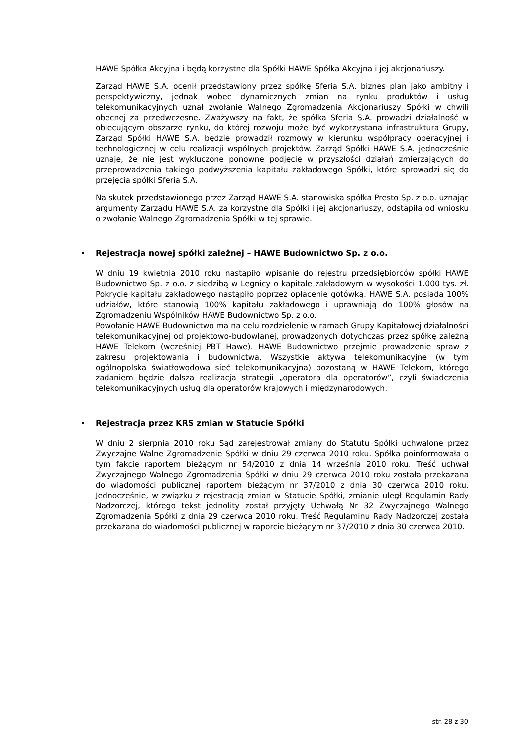HAWE Spółka Akcyjna i będą korzystne dla Spółki HAWE Spółka Akcyjna i jej akcjonariuszy.
Zarząd HAWE S.A. ocenił przedstawiony przez spółkę Sferia S.A. biznes plan jako ambitny i perspektywiczny, jednak wobec dynamicznych zmian na rynku produktów i usług telekomunikacyjnych uznał zwołanie Walnego Zgromadzenia Akcjonariuszy Spółki w chwili obecnej za przedwczesne. Zważywszy na fakt, że spółka Sferia S.A. prowadzi działalność w obiecującym obszarze rynku, do której rozwoju może być wykorzystana infrastruktura Grupy, Zarząd Spółki HAWE S.A. będzie prowadził rozmowy w kierunku współpracy operacyjnej i technologicznej w celu realizacji wspólnych projektów. Zarząd Spółki HAWE S.A. jednocześnie uznaje, że nie jest wykluczone ponowne podjęcie w przyszłości działań zmierzających do przeprowadzenia takiego podwyższenia kapitału zakładowego Spółki, które sprowadzi się do przejęcia spółki Sferia S.A.
Na skutek przedstawionego przez Zarząd HAWE S.A. stanowiska spółka Presto Sp. z o.o. uznając argumenty Zarządu HAWE S.A. za korzystne dla Spółki i jej akcjonariuszy, odstąpiła od wniosku o zwołanie Walnego Zgromadzenia Spółki w tej sprawie.
• Rejestracja nowej spółki zależnej – HAWE Budownictwo Sp. z o.o.
W dniu 19 kwietnia 2010 roku nastąpiło wpisanie do rejestru przedsiębiorców spółki HAWE Budownictwo Sp. z o.o. z siedzibą w Legnicy o kapitale zakładowym w wysokości 1.000 tys. zł. Pokrycie kapitału zakładowego nastąpiło poprzez opłacenie gotówką. HAWE S.A. posiada 100% udziałów, które stanowią 100% kapitału zakładowego i uprawniają do 100% głosów na Zgromadzeniu Wspólników HAWE Budownictwo Sp. z o.o.
Powołanie HAWE Budownictwo ma na celu rozdzielenie w ramach Grupy Kapitałowej działalności telekomunikacyjnej od projektowo-budowlanej, prowadzonych dotychczas przez spółkę zależną HAWE Telekom (wcześniej PBT Hawe). HAWE Budownictwo przejmie prowadzenie spraw z zakresu projektowania i budownictwa. Wszystkie aktywa telekomunikacyjne (w tym ogólnopolska światłowodowa sieć telekomunikacyjna) pozostaną w HAWE Telekom, którego zadaniem będzie dalsza realizacja strategii „operatora dla operatorów”, czyli świadczenia telekomunikacyjnych usług dla operatorów krajowych i międzynarodowych.
• Rejestracja przez KRS zmian w Statucie Spółki
W dniu 2 sierpnia 2010 roku Sąd zarejestrował zmiany do Statutu Spółki uchwalone przez Zwyczajne Walne Zgromadzenie Spółki w dniu 29 czerwca 2010 roku. Spółka poinformowała o tym fakcie raportem bieżącym nr 54/2010 z dnia 14 września 2010 roku. Treść uchwał Zwyczajnego Walnego Zgromadzenia Spółki w dniu 29 czerwca 2010 roku została przekazana do wiadomości publicznej raportem bieżącym nr 37/2010 z dnia 30 czerwca 2010 roku. Jednocześnie, w związku z rejestracją zmian w Statucie Spółki, zmianie uległ Regulamin Rady Nadzorczej, którego tekst jednolity został przyjęty Uchwałą Nr 32 Zwyczajnego Walnego Zgromadzenia Spółki z dnia 29 czerwca 2010 roku. Treść Regulaminu Rady Nadzorczej została przekazana do wiadomości publicznej w raporcie bieżącym nr 37/2010 z dnia 30 czerwca 2010.
str. 28 z 30